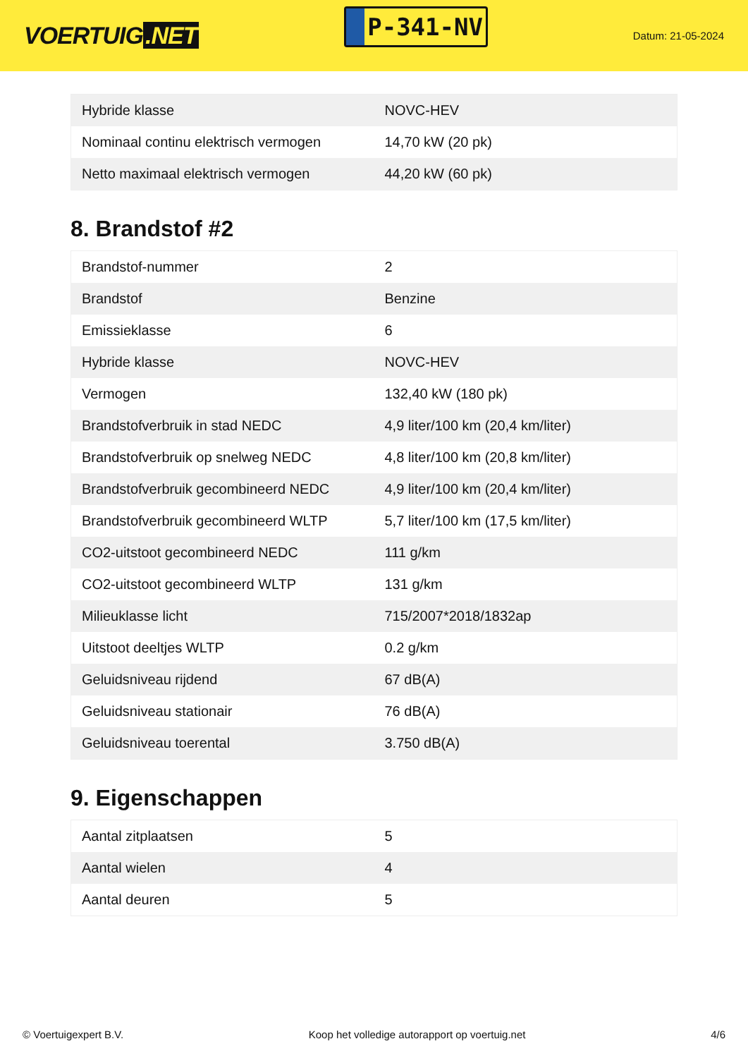VOERTUIG.NET
P-341-NV
Datum: 21-05-2024
| Hybride klasse | NOVC-HEV |
| Nominaal continu elektrisch vermogen | 14,70 kW (20 pk) |
| Netto maximaal elektrisch vermogen | 44,20 kW (60 pk) |
8. Brandstof #2
| Brandstof-nummer | 2 |
| Brandstof | Benzine |
| Emissieklasse | 6 |
| Hybride klasse | NOVC-HEV |
| Vermogen | 132,40 kW (180 pk) |
| Brandstofverbruik in stad NEDC | 4,9 liter/100 km (20,4 km/liter) |
| Brandstofverbruik op snelweg NEDC | 4,8 liter/100 km (20,8 km/liter) |
| Brandstofverbruik gecombineerd NEDC | 4,9 liter/100 km (20,4 km/liter) |
| Brandstofverbruik gecombineerd WLTP | 5,7 liter/100 km (17,5 km/liter) |
| CO2-uitstoot gecombineerd NEDC | 111 g/km |
| CO2-uitstoot gecombineerd WLTP | 131 g/km |
| Milieuklasse licht | 715/2007*2018/1832ap |
| Uitstoot deeltjes WLTP | 0.2 g/km |
| Geluidsniveau rijdend | 67 dB(A) |
| Geluidsniveau stationair | 76 dB(A) |
| Geluidsniveau toerental | 3.750 dB(A) |
9. Eigenschappen
| Aantal zitplaatsen | 5 |
| Aantal wielen | 4 |
| Aantal deuren | 5 |
© Voertuigexpert B.V. Koop het volledige autorapport op voertuig.net 4/6